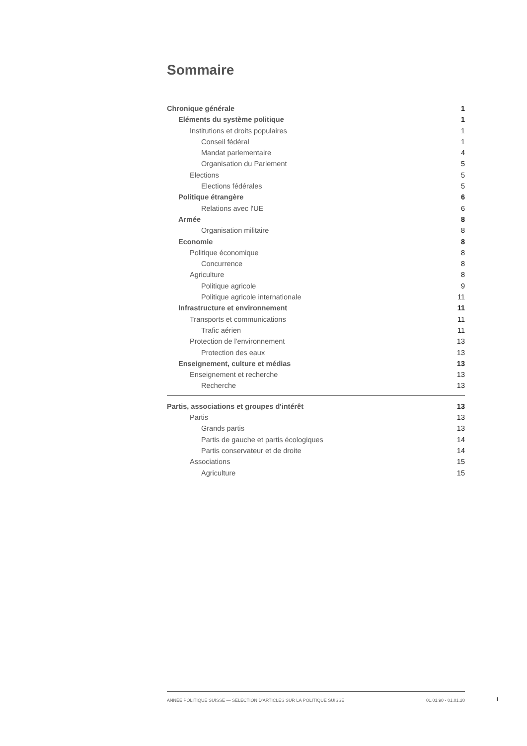Sommaire
Chronique générale 1
Eléments du système politique 1
Institutions et droits populaires 1
Conseil fédéral 1
Mandat parlementaire 4
Organisation du Parlement 5
Elections 5
Elections fédérales 5
Politique étrangère 6
Relations avec l'UE 6
Armée 8
Organisation militaire 8
Economie 8
Politique économique 8
Concurrence 8
Agriculture 8
Politique agricole 9
Politique agricole internationale 11
Infrastructure et environnement 11
Transports et communications 11
Trafic aérien 11
Protection de l'environnement 13
Protection des eaux 13
Enseignement, culture et médias 13
Enseignement et recherche 13
Recherche 13
Partis, associations et groupes d'intérêt 13
Partis 13
Grands partis 13
Partis de gauche et partis écologiques 14
Partis conservateur et de droite 14
Associations 15
Agriculture 15
ANNÉE POLITIQUE SUISSE — SÉLECTION D'ARTICLES SUR LA POLITIQUE SUISSE 01.01.90 - 01.01.20
I